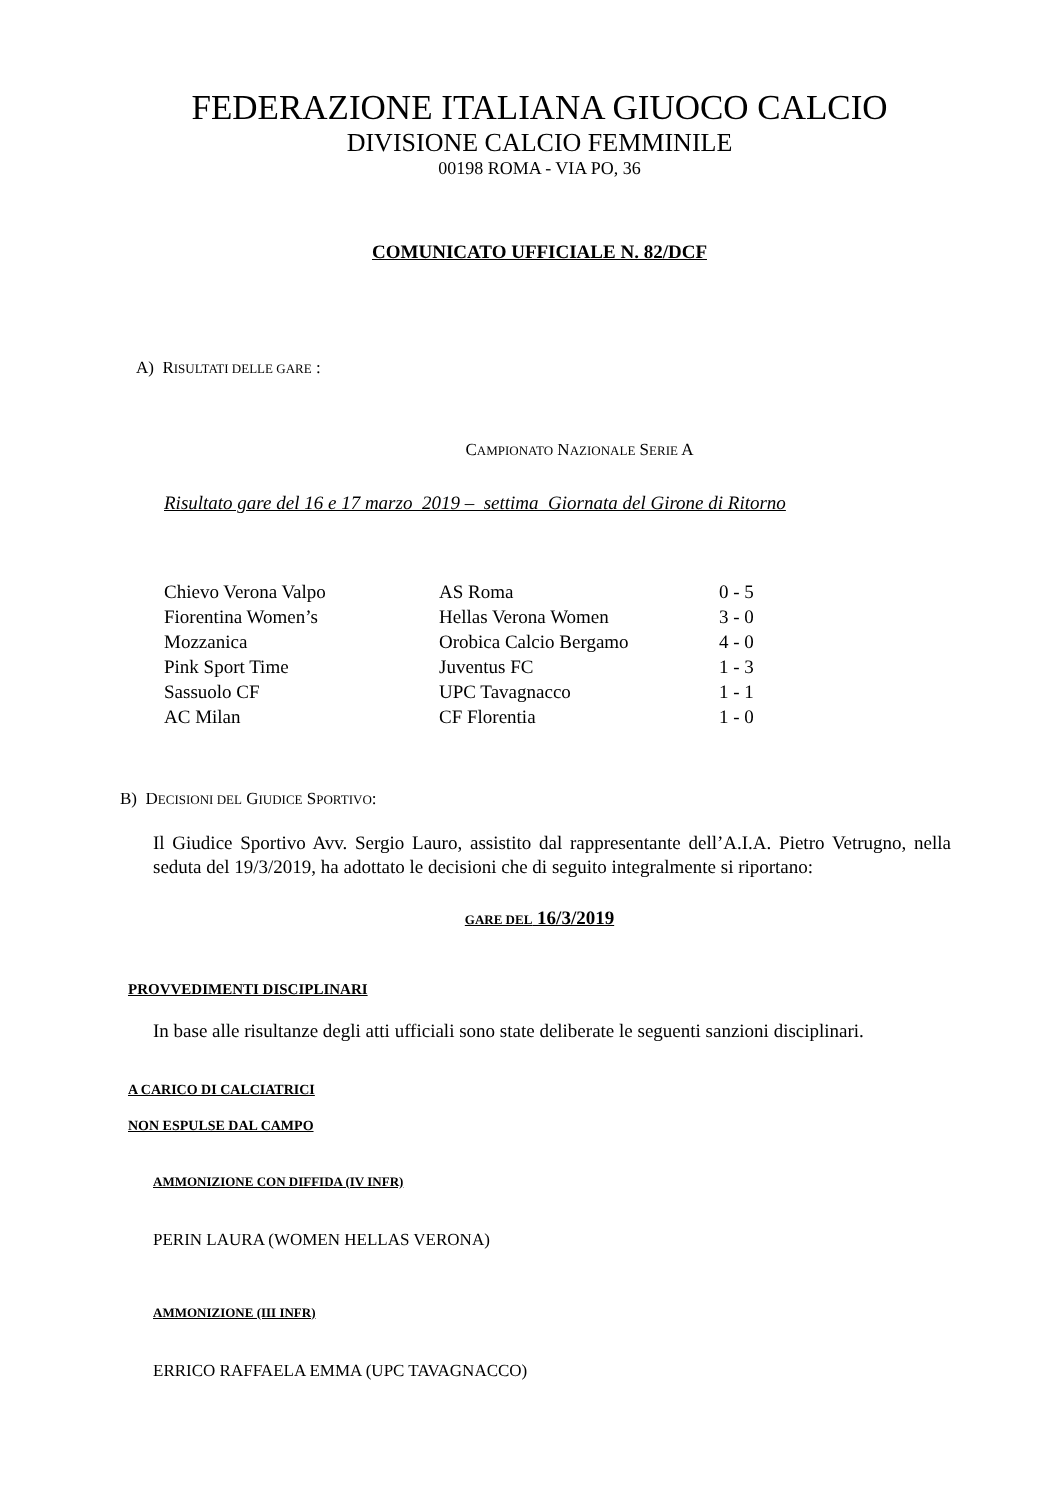FEDERAZIONE ITALIANA GIUOCO CALCIO
DIVISIONE CALCIO FEMMINILE
00198 ROMA - VIA PO, 36
COMUNICATO UFFICIALE N. 82/DCF
A) RISULTATI DELLE GARE :
CAMPIONATO NAZIONALE SERIE A
Risultato gare del 16 e 17 marzo 2019 – settima Giornata del Girone di Ritorno
| Chievo Verona Valpo | AS Roma | 0 - 5 |
| Fiorentina Women’s | Hellas Verona Women | 3 - 0 |
| Mozzanica | Orobica Calcio Bergamo | 4 - 0 |
| Pink Sport Time | Juventus FC | 1 - 3 |
| Sassuolo CF | UPC Tavagnacco | 1 - 1 |
| AC Milan | CF Florentia | 1 - 0 |
B) DECISIONI DEL GIUDICE SPORTIVO:
Il Giudice Sportivo Avv. Sergio Lauro, assistito dal rappresentante dell’A.I.A. Pietro Vetrugno, nella seduta del 19/3/2019, ha adottato le decisioni che di seguito integralmente si riportano:
GARE DEL 16/3/2019
PROVVEDIMENTI DISCIPLINARI
In base alle risultanze degli atti ufficiali sono state deliberate le seguenti sanzioni disciplinari.
A CARICO DI CALCIATRICI
NON ESPULSE DAL CAMPO
AMMONIZIONE CON DIFFIDA (IV INFR)
PERIN LAURA (WOMEN HELLAS VERONA)
AMMONIZIONE (III INFR)
ERRICO RAFFAELA EMMA (UPC TAVAGNACCO)